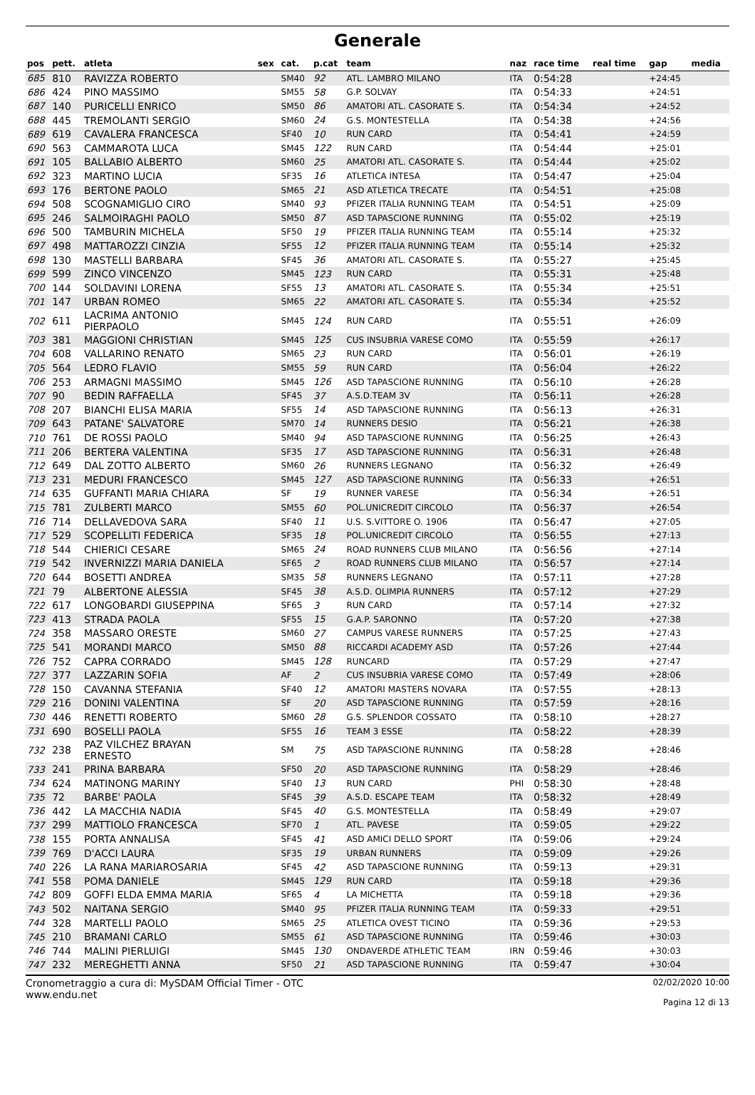Generale
| pos | pett. | atleta | sex | cat. | p.cat | team | naz | race time | real time | gap | media |
| --- | --- | --- | --- | --- | --- | --- | --- | --- | --- | --- | --- |
| 685 | 810 | RAVIZZA ROBERTO | | SM40 | 92 | ATL. LAMBRO MILANO | ITA | 0:54:28 | | +24:45 | |
| 686 | 424 | PINO MASSIMO | | SM55 | 58 | G.P. SOLVAY | ITA | 0:54:33 | | +24:51 | |
| 687 | 140 | PURICELLI ENRICO | | SM50 | 86 | AMATORI ATL. CASORATE S. | ITA | 0:54:34 | | +24:52 | |
| 688 | 445 | TREMOLANTI SERGIO | | SM60 | 24 | G.S. MONTESTELLA | ITA | 0:54:38 | | +24:56 | |
| 689 | 619 | CAVALERA FRANCESCA | | SF40 | 10 | RUN CARD | ITA | 0:54:41 | | +24:59 | |
| 690 | 563 | CAMMAROTA LUCA | | SM45 | 122 | RUN CARD | ITA | 0:54:44 | | +25:01 | |
| 691 | 105 | BALLABIO ALBERTO | | SM60 | 25 | AMATORI ATL. CASORATE S. | ITA | 0:54:44 | | +25:02 | |
| 692 | 323 | MARTINO LUCIA | | SF35 | 16 | ATLETICA INTESA | ITA | 0:54:47 | | +25:04 | |
| 693 | 176 | BERTONE PAOLO | | SM65 | 21 | ASD ATLETICA TRECATE | ITA | 0:54:51 | | +25:08 | |
| 694 | 508 | SCOGNAMIGLIO CIRO | | SM40 | 93 | PFIZER ITALIA RUNNING TEAM | ITA | 0:54:51 | | +25:09 | |
| 695 | 246 | SALMOIRAGHI PAOLO | | SM50 | 87 | ASD TAPASCIONE RUNNING | ITA | 0:55:02 | | +25:19 | |
| 696 | 500 | TAMBURIN MICHELA | | SF50 | 19 | PFIZER ITALIA RUNNING TEAM | ITA | 0:55:14 | | +25:32 | |
| 697 | 498 | MATTAROZZI CINZIA | | SF55 | 12 | PFIZER ITALIA RUNNING TEAM | ITA | 0:55:14 | | +25:32 | |
| 698 | 130 | MASTELLI BARBARA | | SF45 | 36 | AMATORI ATL. CASORATE S. | ITA | 0:55:27 | | +25:45 | |
| 699 | 599 | ZINCO VINCENZO | | SM45 | 123 | RUN CARD | ITA | 0:55:31 | | +25:48 | |
| 700 | 144 | SOLDAVINI LORENA | | SF55 | 13 | AMATORI ATL. CASORATE S. | ITA | 0:55:34 | | +25:51 | |
| 701 | 147 | URBAN ROMEO | | SM65 | 22 | AMATORI ATL. CASORATE S. | ITA | 0:55:34 | | +25:52 | |
| 702 | 611 | LACRIMA ANTONIO PIERPAOLO | | SM45 | 124 | RUN CARD | ITA | 0:55:51 | | +26:09 | |
| 703 | 381 | MAGGIONI CHRISTIAN | | SM45 | 125 | CUS INSUBRIA VARESE COMO | ITA | 0:55:59 | | +26:17 | |
| 704 | 608 | VALLARINO RENATO | | SM65 | 23 | RUN CARD | ITA | 0:56:01 | | +26:19 | |
| 705 | 564 | LEDRO FLAVIO | | SM55 | 59 | RUN CARD | ITA | 0:56:04 | | +26:22 | |
| 706 | 253 | ARMAGNI MASSIMO | | SM45 | 126 | ASD TAPASCIONE RUNNING | ITA | 0:56:10 | | +26:28 | |
| 707 | 90 | BEDIN RAFFAELLA | | SF45 | 37 | A.S.D.TEAM 3V | ITA | 0:56:11 | | +26:28 | |
| 708 | 207 | BIANCHI ELISA MARIA | | SF55 | 14 | ASD TAPASCIONE RUNNING | ITA | 0:56:13 | | +26:31 | |
| 709 | 643 | PATANE' SALVATORE | | SM70 | 14 | RUNNERS DESIO | ITA | 0:56:21 | | +26:38 | |
| 710 | 761 | DE ROSSI PAOLO | | SM40 | 94 | ASD TAPASCIONE RUNNING | ITA | 0:56:25 | | +26:43 | |
| 711 | 206 | BERTERA VALENTINA | | SF35 | 17 | ASD TAPASCIONE RUNNING | ITA | 0:56:31 | | +26:48 | |
| 712 | 649 | DAL ZOTTO ALBERTO | | SM60 | 26 | RUNNERS LEGNANO | ITA | 0:56:32 | | +26:49 | |
| 713 | 231 | MEDURI FRANCESCO | | SM45 | 127 | ASD TAPASCIONE RUNNING | ITA | 0:56:33 | | +26:51 | |
| 714 | 635 | GUFFANTI MARIA CHIARA | | SF | 19 | RUNNER VARESE | ITA | 0:56:34 | | +26:51 | |
| 715 | 781 | ZULBERTI MARCO | | SM55 | 60 | POL.UNICREDIT CIRCOLO | ITA | 0:56:37 | | +26:54 | |
| 716 | 714 | DELLAVEDOVA SARA | | SF40 | 11 | U.S. S.VITTORE O. 1906 | ITA | 0:56:47 | | +27:05 | |
| 717 | 529 | SCOPELLITI FEDERICA | | SF35 | 18 | POL.UNICREDIT CIRCOLO | ITA | 0:56:55 | | +27:13 | |
| 718 | 544 | CHIERICI CESARE | | SM65 | 24 | ROAD RUNNERS CLUB MILANO | ITA | 0:56:56 | | +27:14 | |
| 719 | 542 | INVERNIZZI MARIA DANIELA | | SF65 | 2 | ROAD RUNNERS CLUB MILANO | ITA | 0:56:57 | | +27:14 | |
| 720 | 644 | BOSETTI ANDREA | | SM35 | 58 | RUNNERS LEGNANO | ITA | 0:57:11 | | +27:28 | |
| 721 | 79 | ALBERTONE ALESSIA | | SF45 | 38 | A.S.D. OLIMPIA RUNNERS | ITA | 0:57:12 | | +27:29 | |
| 722 | 617 | LONGOBARDI GIUSEPPINA | | SF65 | 3 | RUN CARD | ITA | 0:57:14 | | +27:32 | |
| 723 | 413 | STRADA PAOLA | | SF55 | 15 | G.A.P. SARONNO | ITA | 0:57:20 | | +27:38 | |
| 724 | 358 | MASSARO ORESTE | | SM60 | 27 | CAMPUS VARESE RUNNERS | ITA | 0:57:25 | | +27:43 | |
| 725 | 541 | MORANDI MARCO | | SM50 | 88 | RICCARDI ACADEMY ASD | ITA | 0:57:26 | | +27:44 | |
| 726 | 752 | CAPRA CORRADO | | SM45 | 128 | RUNCARD | ITA | 0:57:29 | | +27:47 | |
| 727 | 377 | LAZZARIN SOFIA | | AF | 2 | CUS INSUBRIA VARESE COMO | ITA | 0:57:49 | | +28:06 | |
| 728 | 150 | CAVANNA STEFANIA | | SF40 | 12 | AMATORI MASTERS NOVARA | ITA | 0:57:55 | | +28:13 | |
| 729 | 216 | DONINI VALENTINA | | SF | 20 | ASD TAPASCIONE RUNNING | ITA | 0:57:59 | | +28:16 | |
| 730 | 446 | RENETTI ROBERTO | | SM60 | 28 | G.S. SPLENDOR COSSATO | ITA | 0:58:10 | | +28:27 | |
| 731 | 690 | BOSELLI PAOLA | | SF55 | 16 | TEAM 3 ESSE | ITA | 0:58:22 | | +28:39 | |
| 732 | 238 | PAZ VILCHEZ BRAYAN ERNESTO | | SM | 75 | ASD TAPASCIONE RUNNING | ITA | 0:58:28 | | +28:46 | |
| 733 | 241 | PRINA BARBARA | | SF50 | 20 | ASD TAPASCIONE RUNNING | ITA | 0:58:29 | | +28:46 | |
| 734 | 624 | MATINONG MARINY | | SF40 | 13 | RUN CARD | PHI | 0:58:30 | | +28:48 | |
| 735 | 72 | BARBE' PAOLA | | SF45 | 39 | A.S.D. ESCAPE TEAM | ITA | 0:58:32 | | +28:49 | |
| 736 | 442 | LA MACCHIA NADIA | | SF45 | 40 | G.S. MONTESTELLA | ITA | 0:58:49 | | +29:07 | |
| 737 | 299 | MATTIOLO FRANCESCA | | SF70 | 1 | ATL. PAVESE | ITA | 0:59:05 | | +29:22 | |
| 738 | 155 | PORTA ANNALISA | | SF45 | 41 | ASD AMICI DELLO SPORT | ITA | 0:59:06 | | +29:24 | |
| 739 | 769 | D'ACCI LAURA | | SF35 | 19 | URBAN RUNNERS | ITA | 0:59:09 | | +29:26 | |
| 740 | 226 | LA RANA MARIAROSARIA | | SF45 | 42 | ASD TAPASCIONE RUNNING | ITA | 0:59:13 | | +29:31 | |
| 741 | 558 | POMA DANIELE | | SM45 | 129 | RUN CARD | ITA | 0:59:18 | | +29:36 | |
| 742 | 809 | GOFFI ELDA EMMA MARIA | | SF65 | 4 | LA MICHETTA | ITA | 0:59:18 | | +29:36 | |
| 743 | 502 | NAITANA SERGIO | | SM40 | 95 | PFIZER ITALIA RUNNING TEAM | ITA | 0:59:33 | | +29:51 | |
| 744 | 328 | MARTELLI PAOLO | | SM65 | 25 | ATLETICA OVEST TICINO | ITA | 0:59:36 | | +29:53 | |
| 745 | 210 | BRAMANI CARLO | | SM55 | 61 | ASD TAPASCIONE RUNNING | ITA | 0:59:46 | | +30:03 | |
| 746 | 744 | MALINI PIERLUIGI | | SM45 | 130 | ONDAVERDE ATHLETIC TEAM | IRN | 0:59:46 | | +30:03 | |
| 747 | 232 | MEREGHETTI ANNA | | SF50 | 21 | ASD TAPASCIONE RUNNING | ITA | 0:59:47 | | +30:04 | |
Cronometraggio a cura di: MySDAM Official Timer - OTC
www.endu.net
02/02/2020 10:00
Pagina 12 di 13